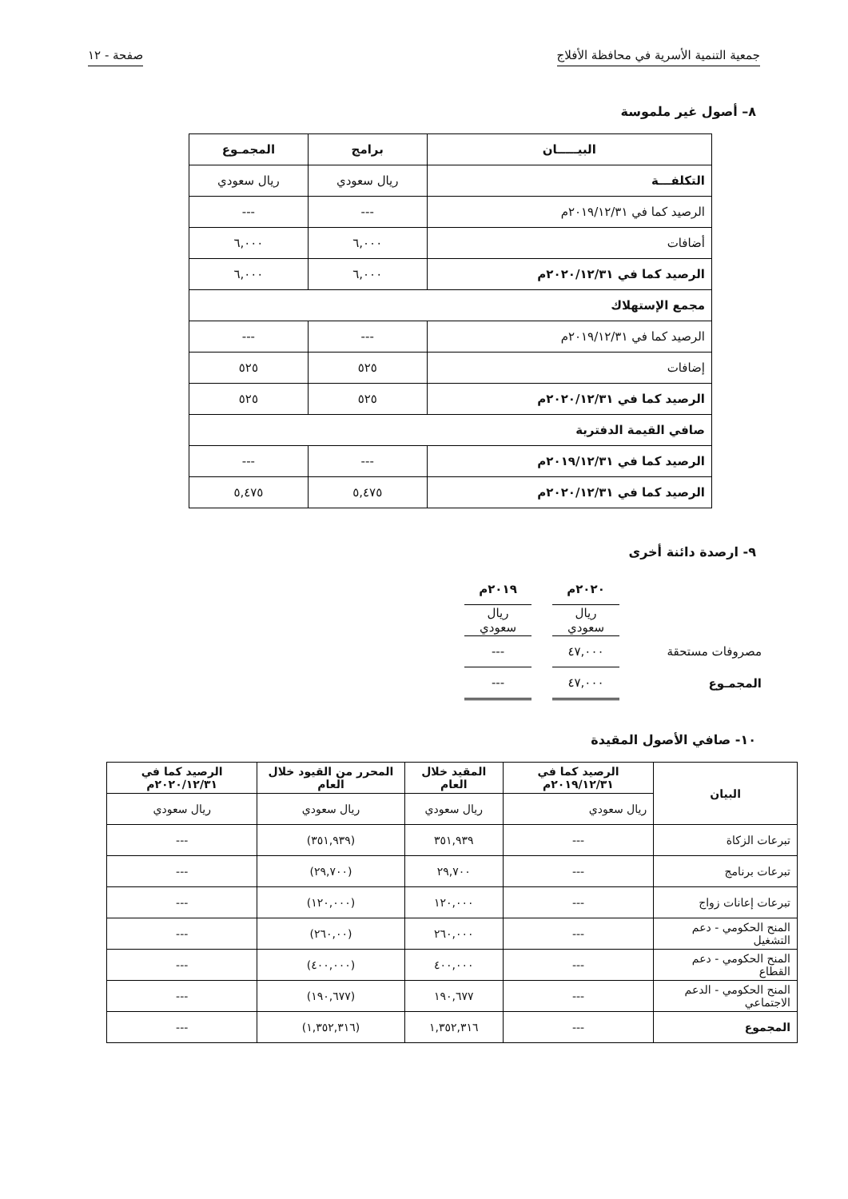جمعية التنمية الأسرية في محافظة الأفلاج صفحة - ١٢
٨– أصول غير ملموسة
| البيـــــان | برامج | المجمـوع |
| --- | --- | --- |
| التكلفـــة | ريال سعودي | ريال سعودي |
| الرصيد كما في ٢٠١٩/١٢/٣١م | --- | --- |
| أضافات | ٦,٠٠٠ | ٦,٠٠٠ |
| الرصيد كما في ٢٠٢٠/١٢/٣١م | ٦,٠٠٠ | ٦,٠٠٠ |
| مجمع الإستهلاك | | |
| الرصيد كما في ٢٠١٩/١٢/٣١م | --- | --- |
| إضافات | ٥٢٥ | ٥٢٥ |
| الرصيد كما في ٢٠٢٠/١٢/٣١م | ٥٢٥ | ٥٢٥ |
| صافي القيمة الدفترية | | |
| الرصيد كما في ٢٠١٩/١٢/٣١م | --- | --- |
| الرصيد كما في ٢٠٢٠/١٢/٣١م | ٥,٤٧٥ | ٥,٤٧٥ |
٩- ارصدة دائنة أخرى
| | ٢٠٢٠م | | ٢٠١٩م |
| | ريال سعودي | | ريال سعودي |
| مصروفات مستحقة | ٤٧,٠٠٠ | | --- |
| المجمـوع | ٤٧,٠٠٠ | | --- |
١٠- صافي الأصول المقيدة
| البيان | الرصيد كما في ٢٠١٩/١٢/٣١م | المقيد خلال العام | المحرر من القيود خلال العام | الرصيد كما في ٢٠٢٠/١٢/٣١م |
| --- | --- | --- | --- | --- |
| | ريال سعودي | ريال سعودي | ريال سعودي | ريال سعودي |
| تبرعات الزكاة | --- | ٣٥١,٩٣٩ | (٣٥١,٩٣٩) | --- |
| تبرعات برنامج | --- | ٢٩,٧٠٠ | (٢٩,٧٠٠) | --- |
| تبرعات إعانات زواج | --- | ١٢٠,٠٠٠ | (١٢٠,٠٠٠) | --- |
| المنح الحكومي - دعم التشغيل | --- | ٢٦٠,٠٠٠ | (٢٦٠,٠٠) | --- |
| المنح الحكومي - دعم القطاع | --- | ٤٠٠,٠٠٠ | (٤٠٠,٠٠٠) | --- |
| المنح الحكومي - الدعم الاجتماعي | --- | ١٩٠,٦٧٧ | (١٩٠,٦٧٧) | --- |
| المجموع | --- | ١,٣٥٢,٣١٦ | (١,٣٥٢,٣١٦) | --- |